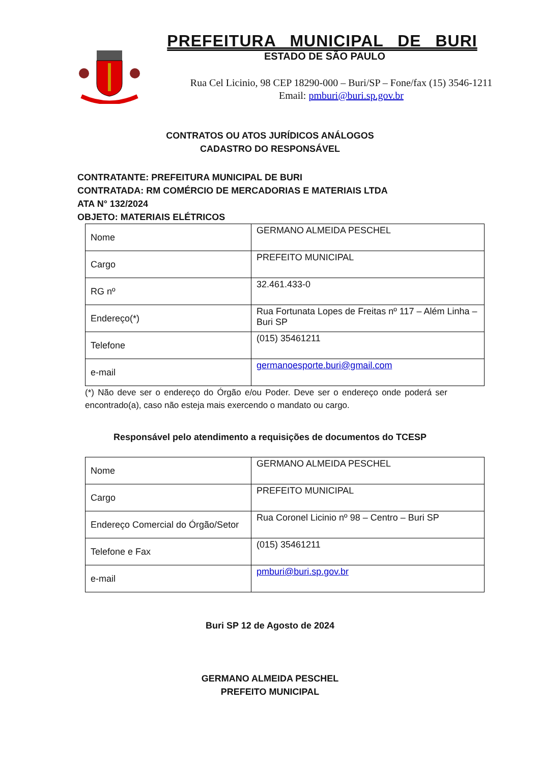PREFEITURA MUNICIPAL DE BURI
ESTADO DE SÃO PAULO
Rua Cel Licinio, 98 CEP 18290-000 – Buri/SP – Fone/fax (15) 3546-1211
Email: pmburi@buri.sp.gov.br
CONTRATOS OU ATOS JURÍDICOS ANÁLOGOS
CADASTRO DO RESPONSÁVEL
CONTRATANTE: PREFEITURA MUNICIPAL DE BURI
CONTRATADA: RM COMÉRCIO DE MERCADORIAS E MATERIAIS LTDA
ATA N° 132/2024
OBJETO: MATERIAIS ELÉTRICOS
| Nome | GERMANO ALMEIDA PESCHEL |
| Cargo | PREFEITO MUNICIPAL |
| RG nº | 32.461.433-0 |
| Endereço(*) | Rua Fortunata Lopes de Freitas nº 117 – Além Linha – Buri SP |
| Telefone | (015) 35461211 |
| e-mail | germanoesporte.buri@gmail.com |
(*) Não deve ser o endereço do Órgão e/ou Poder. Deve ser o endereço onde poderá ser encontrado(a), caso não esteja mais exercendo o mandato ou cargo.
Responsável pelo atendimento a requisições de documentos do TCESP
| Nome | GERMANO ALMEIDA PESCHEL |
| Cargo | PREFEITO MUNICIPAL |
| Endereço Comercial do Órgão/Setor | Rua Coronel Licinio nº 98 – Centro – Buri SP |
| Telefone e Fax | (015) 35461211 |
| e-mail | pmburi@buri.sp.gov.br |
Buri SP 12 de Agosto de 2024
GERMANO ALMEIDA PESCHEL
PREFEITO MUNICIPAL